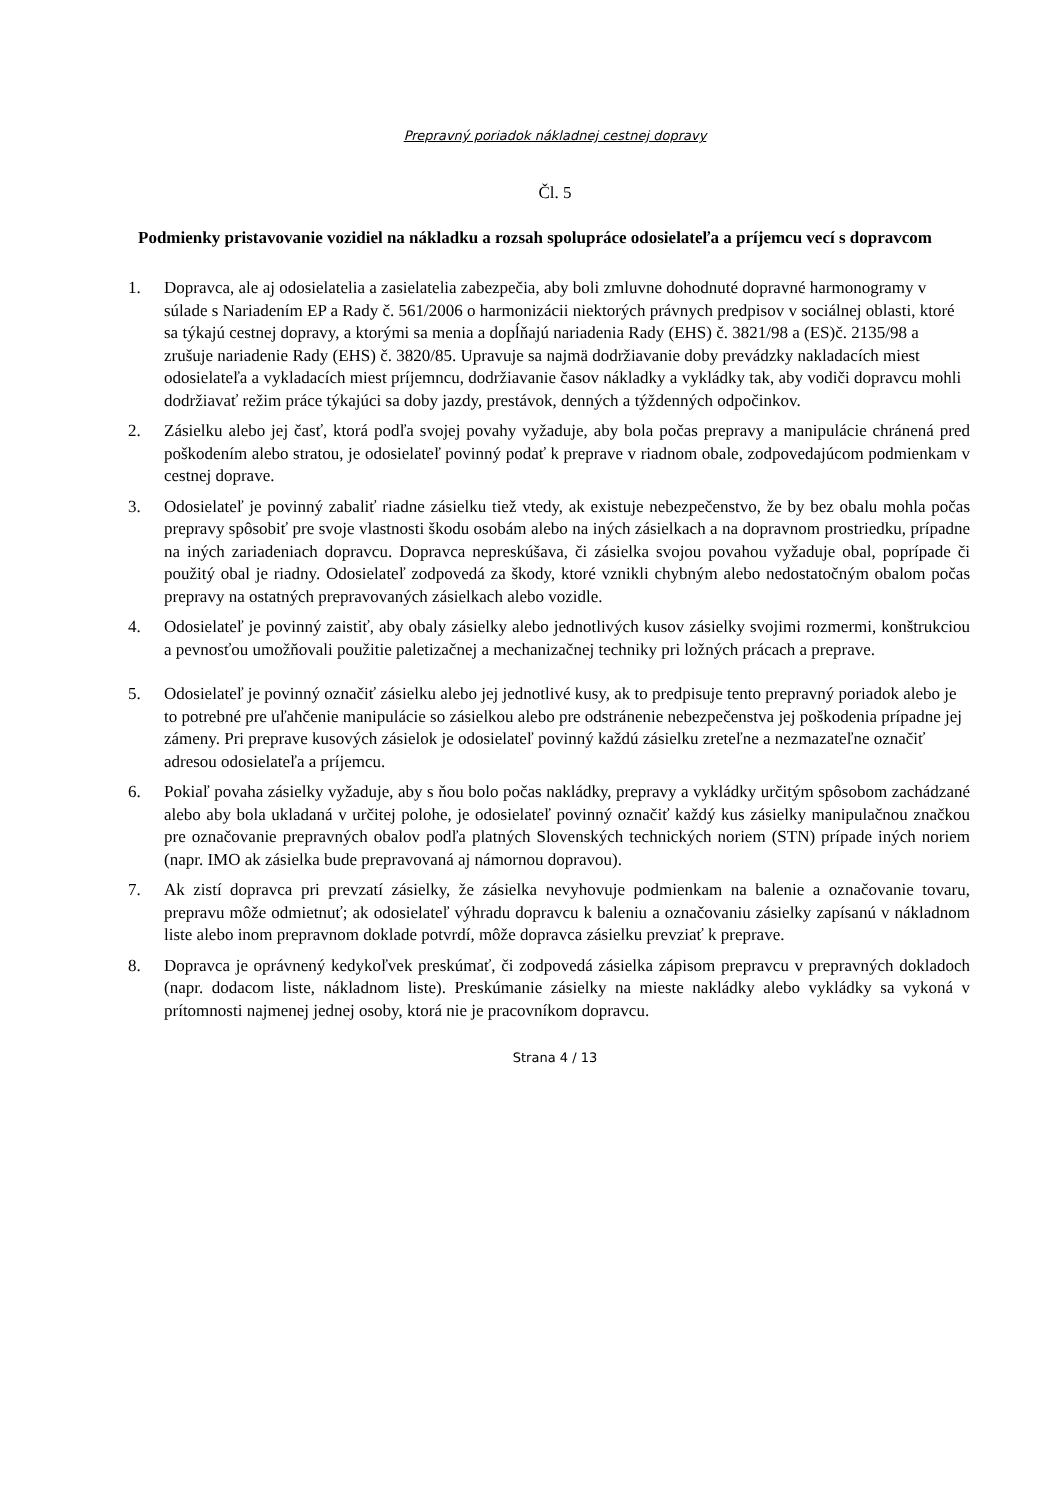Prepravný poriadok nákladnej cestnej dopravy
Čl. 5
Podmienky pristavovanie vozidiel na nákladku a rozsah spolupráce odosielateľa a príjemcu vecí s dopravcom
1. Dopravca, ale aj odosielatelia a zasielatelia zabezpečia, aby boli zmluvne dohodnuté dopravné harmonogramy v súlade s Nariadením EP a Rady č. 561/2006 o harmonizácii niektorých právnych predpisov v sociálnej oblasti, ktoré sa týkajú cestnej dopravy, a ktorými sa menia a dopĺňajú nariadenia Rady (EHS) č. 3821/98 a (ES)č. 2135/98 a zrušuje nariadenie Rady (EHS) č. 3820/85. Upravuje sa najmä dodržiavanie doby prevádzky nakladacích miest odosielateľa a vykladacích miest príjemncu, dodržiavanie časov nákladky a vykládky tak, aby vodiči dopravcu mohli dodržiavať režim práce týkajúci sa doby jazdy, prestávok, denných a týždenných odpočinkov.
2. Zásielku alebo jej časť, ktorá podľa svojej povahy vyžaduje, aby bola počas prepravy a manipulácie chránená pred poškodením alebo stratou, je odosielateľ povinný podať k preprave v riadnom obale, zodpovedajúcom podmienkam v cestnej doprave.
3. Odosielateľ je povinný zabaliť riadne zásielku tiež vtedy, ak existuje nebezpečenstvo, že by bez obalu mohla počas prepravy spôsobiť pre svoje vlastnosti škodu osobám alebo na iných zásielkach a na dopravnom prostriedku, prípadne na iných zariadeniach dopravcu. Dopravca nepreskúšava, či zásielka svojou povahou vyžaduje obal, poprípade či použitý obal je riadny. Odosielateľ zodpovedá za škody, ktoré vznikli chybným alebo nedostatočným obalom počas prepravy na ostatných prepravovaných zásielkach alebo vozidle.
4. Odosielateľ je povinný zaistiť, aby obaly zásielky alebo jednotlivých kusov zásielky svojimi rozmermi, konštrukciou a pevnosťou umožňovali použitie paletizačnej a mechanizačnej techniky pri ložných prácach a preprave.
5. Odosielateľ je povinný označiť zásielku alebo jej jednotlivé kusy, ak to predpisuje tento prepravný poriadok alebo je to potrebné pre uľahčenie manipulácie so zásielkou alebo pre odstránenie nebezpečenstva jej poškodenia prípadne jej zámeny. Pri preprave kusových zásielok je odosielateľ povinný každú zásielku zreteľne a nezmazateľne označiť adresou odosielateľa a príjemcu.
6. Pokiaľ povaha zásielky vyžaduje, aby s ňou bolo počas nakládky, prepravy a vykládky určitým spôsobom zachádzané alebo aby bola ukladaná v určitej polohe, je odosielateľ povinný označiť každý kus zásielky manipulačnou značkou pre označovanie prepravných obalov podľa platných Slovenských technických noriem (STN) prípade iných noriem (napr. IMO ak zásielka bude prepravovaná aj námornou dopravou).
7. Ak zistí dopravca pri prevzatí zásielky, že zásielka nevyhovuje podmienkam na balenie a označovanie tovaru, prepravu môže odmietnuť; ak odosielateľ výhradu dopravcu k baleniu a označovaniu zásielky zapísanú v nákladnom liste alebo inom prepravnom doklade potvrdí, môže dopravca zásielku prevziať k preprave.
8. Dopravca je oprávnený kedykoľvek preskúmať, či zodpovedá zásielka zápisom prepravcu v prepravných dokladoch (napr. dodacom liste, nákladnom liste). Preskúmanie zásielky na mieste nakládky alebo vykládky sa vykoná v prítomnosti najmenej jednej osoby, ktorá nie je pracovníkom dopravcu.
Strana 4 / 13